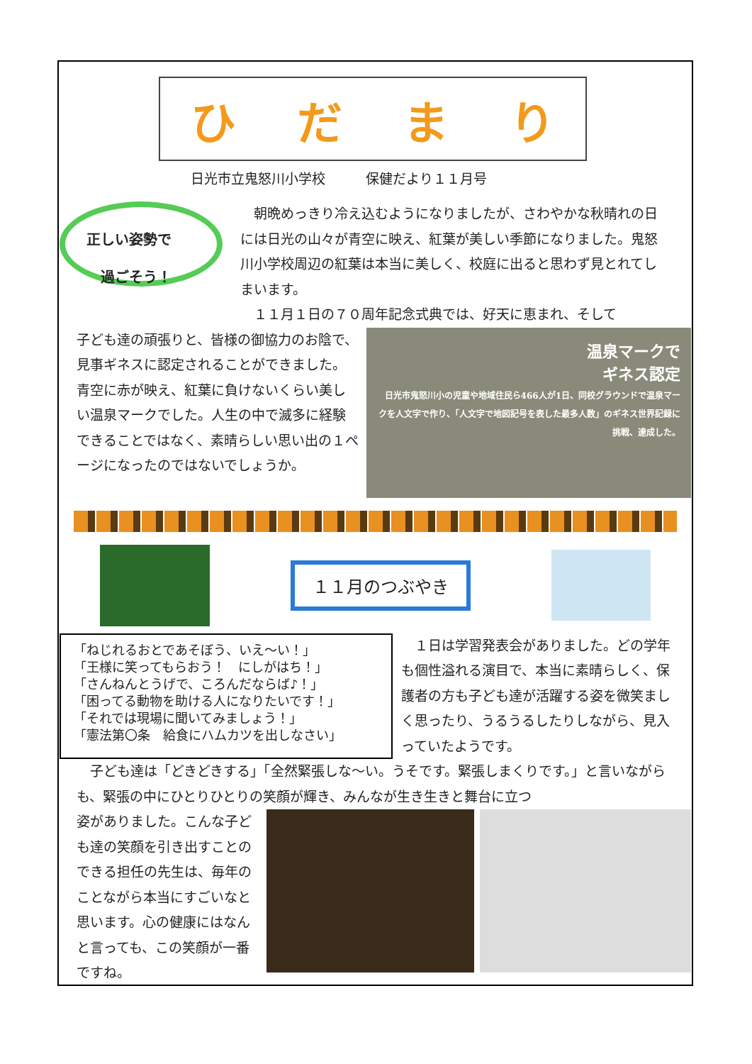ひだまり
日光市立鬼怒川小学校　　　保健だより１１月号
正しい姿勢で
　過ごそう！
　朝晩めっきり冷え込むようになりましたが、さわやかな秋晴れの日には日光の山々が青空に映え、紅葉が美しい季節になりました。鬼怒川小学校周辺の紅葉は本当に美しく、校庭に出ると思わず見とれてしまいます。
　１１月１日の７０周年記念式典では、好天に恵まれ、そして
子ども達の頑張りと、皆様の御協力のお陰で、見事ギネスに認定されることができました。青空に赤が映え、紅葉に負けないくらい美しい温泉マークでした。人生の中で滅多に経験できることではなく、素晴らしい思い出の１ページになったのではないでしょうか。
温泉マークで
ギネス認定
日光市鬼怒川小の児童や地域住民ら466人が1日、同校グラウンドで温泉マークを人文字で作り、「人文字で地図記号を表した最多人数」のギネス世界記録に挑戦、達成した。
１１月のつぶやき
「ねじれるおとであそぼう、いえ～い！」
「王様に笑ってもらおう！　にしがはち！」
「さんねんとうげで、ころんだならば♪！」
「困ってる動物を助ける人になりたいです！」
「それでは現場に聞いてみましょう！」
「憲法第〇条　給食にハムカツを出しなさい」
　１日は学習発表会がありました。どの学年も個性溢れる演目で、本当に素晴らしく、保護者の方も子ども達が活躍する姿を微笑ましく思ったり、うるうるしたりしながら、見入っていたようです。
　子ども達は「どきどきする」「全然緊張しな～い。うそです。緊張しまくりです。」と言いながらも、緊張の中にひとりひとりの笑顔が輝き、みんなが生き生きと舞台に立つ
姿がありました。こんな子ども達の笑顔を引き出すことのできる担任の先生は、毎年のことながら本当にすごいなと思います。心の健康にはなんと言っても、この笑顔が一番ですね。